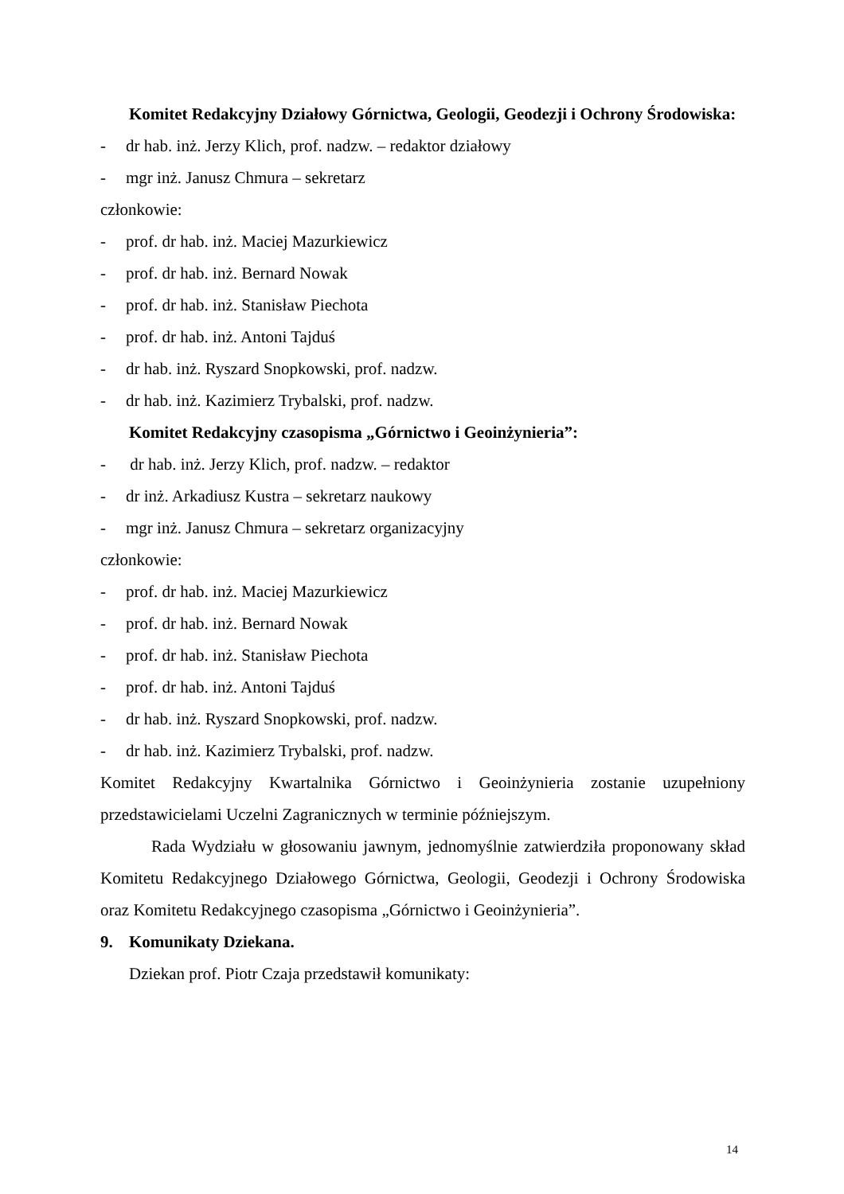Komitet Redakcyjny Działowy Górnictwa, Geologii, Geodezji i Ochrony Środowiska:
- dr hab. inż. Jerzy Klich, prof. nadzw. – redaktor działowy
- mgr inż. Janusz Chmura – sekretarz
członkowie:
- prof. dr hab. inż. Maciej Mazurkiewicz
- prof. dr hab. inż. Bernard Nowak
- prof. dr hab. inż. Stanisław Piechota
- prof. dr hab. inż. Antoni Tajduś
- dr hab. inż. Ryszard Snopkowski, prof. nadzw.
- dr hab. inż. Kazimierz Trybalski, prof. nadzw.
Komitet Redakcyjny czasopisma „Górnictwo i Geoinżynieria”:
- dr hab. inż. Jerzy Klich, prof. nadzw. – redaktor
- dr inż. Arkadiusz Kustra – sekretarz naukowy
- mgr inż. Janusz Chmura – sekretarz organizacyjny
członkowie:
- prof. dr hab. inż. Maciej Mazurkiewicz
- prof. dr hab. inż. Bernard Nowak
- prof. dr hab. inż. Stanisław Piechota
- prof. dr hab. inż. Antoni Tajduś
- dr hab. inż. Ryszard Snopkowski, prof. nadzw.
- dr hab. inż. Kazimierz Trybalski, prof. nadzw.
Komitet Redakcyjny Kwartalnika Górnictwo i Geoinżynieria zostanie uzupełniony przedstawicielami Uczelni Zagranicznych w terminie późniejszym.
Rada Wydziału w głosowaniu jawnym, jednomyślnie zatwierdziła proponowany skład Komitetu Redakcyjnego Działowego Górnictwa, Geologii, Geodezji i Ochrony Środowiska oraz Komitetu Redakcyjnego czasopisma „Górnictwo i Geoinżynieria”.
9. Komunikaty Dziekana.
Dziekan prof. Piotr Czaja przedstawił komunikaty:
14